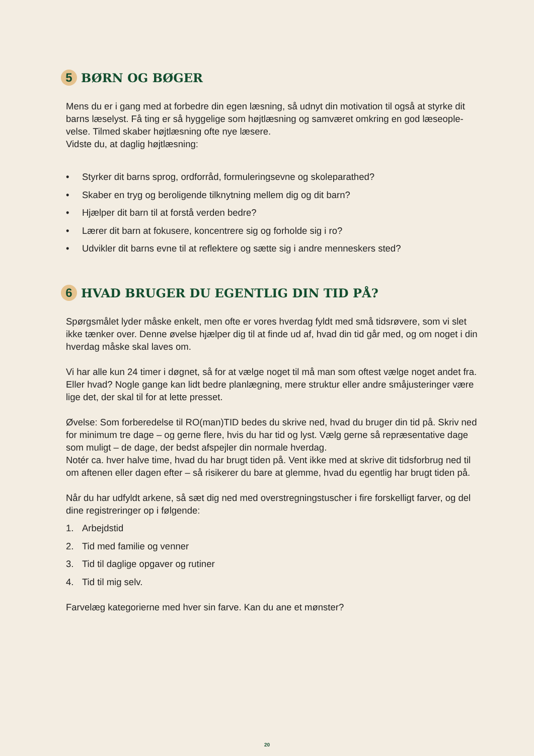5 BØRN OG BØGER
Mens du er i gang med at forbedre din egen læsning, så udnyt din motivation til også at styrke dit barns læselyst. Få ting er så hyggelige som højtlæsning og samværet omkring en god læseople­velse. Tilmed skaber højtlæsning ofte nye læsere.
Vidste du, at daglig højtlæsning:
• Styrker dit barns sprog, ordforråd, formuleringsevne og skoleparathed?
• Skaber en tryg og beroligende tilknytning mellem dig og dit barn?
• Hjælper dit barn til at forstå verden bedre?
• Lærer dit barn at fokusere, koncentrere sig og forholde sig i ro?
• Udvikler dit barns evne til at reflektere og sætte sig i andre menneskers sted?
6 HVAD BRUGER DU EGENTLIG DIN TID PÅ?
Spørgsmålet lyder måske enkelt, men ofte er vores hverdag fyldt med små tidsrøvere, som vi slet ikke tænker over. Denne øvelse hjælper dig til at finde ud af, hvad din tid går med, og om noget i din hverdag måske skal laves om.
Vi har alle kun 24 timer i døgnet, så for at vælge noget til må man som oftest vælge noget andet fra. Eller hvad? Nogle gange kan lidt bedre planlægning, mere struktur eller andre småjusteringer være lige det, der skal til for at lette presset.
Øvelse: Som forberedelse til RO(man)TID bedes du skrive ned, hvad du bruger din tid på. Skriv ned for minimum tre dage – og gerne flere, hvis du har tid og lyst. Vælg gerne så repræsentative dage som muligt – de dage, der bedst afspejler din normale hverdag.
Notér ca. hver halve time, hvad du har brugt tiden på. Vent ikke med at skrive dit tidsforbrug ned til om aftenen eller dagen efter – så risikerer du bare at glemme, hvad du egentlig har brugt tiden på.
Når du har udfyldt arkene, så sæt dig ned med overstregningstuscher i fire forskelligt farver, og del dine registreringer op i følgende:
1. Arbejdstid
2. Tid med familie og venner
3. Tid til daglige opgaver og rutiner
4. Tid til mig selv.
Farvelæg kategorierne med hver sin farve. Kan du ane et mønster?
20